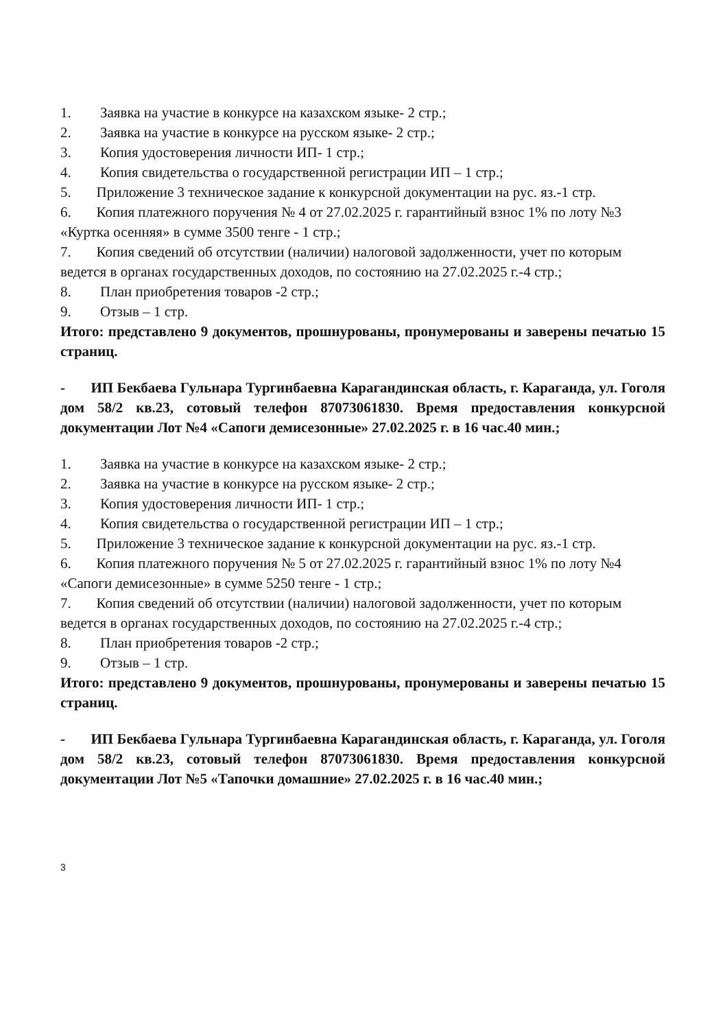1. Заявка на участие в конкурсе на казахском языке- 2 стр.;
2. Заявка на участие в конкурсе на русском языке- 2 стр.;
3. Копия удостоверения личности ИП- 1 стр.;
4. Копия свидетельства о государственной регистрации ИП – 1 стр.;
5. Приложение 3 техническое задание к конкурсной документации на рус. яз.-1 стр.
6. Копия платежного поручения № 4 от 27.02.2025 г. гарантийный взнос 1% по лоту №3 «Куртка осенняя» в сумме 3500 тенге - 1 стр.;
7. Копия сведений об отсутствии (наличии) налоговой задолженности, учет по которым ведется в органах государственных доходов, по состоянию на 27.02.2025 г.-4 стр.;
8. План приобретения товаров -2 стр.;
9. Отзыв – 1 стр.
Итого: представлено 9 документов, прошнурованы, пронумерованы и заверены печатью 15 страниц.
- ИП Бекбаева Гульнара Тургинбаевна Карагандинская область, г. Караганда, ул. Гоголя дом 58/2 кв.23, сотовый телефон 87073061830. Время предоставления конкурсной документации Лот №4 «Сапоги демисезонные» 27.02.2025 г. в 16 час.40 мин.;
1. Заявка на участие в конкурсе на казахском языке- 2 стр.;
2. Заявка на участие в конкурсе на русском языке- 2 стр.;
3. Копия удостоверения личности ИП- 1 стр.;
4. Копия свидетельства о государственной регистрации ИП – 1 стр.;
5. Приложение 3 техническое задание к конкурсной документации на рус. яз.-1 стр.
6. Копия платежного поручения № 5 от 27.02.2025 г. гарантийный взнос 1% по лоту №4 «Сапоги демисезонные» в сумме 5250 тенге - 1 стр.;
7. Копия сведений об отсутствии (наличии) налоговой задолженности, учет по которым ведется в органах государственных доходов, по состоянию на 27.02.2025 г.-4 стр.;
8. План приобретения товаров -2 стр.;
9. Отзыв – 1 стр.
Итого: представлено 9 документов, прошнурованы, пронумерованы и заверены печатью 15 страниц.
- ИП Бекбаева Гульнара Тургинбаевна Карагандинская область, г. Караганда, ул. Гоголя дом 58/2 кв.23, сотовый телефон 87073061830. Время предоставления конкурсной документации Лот №5 «Тапочки домашние» 27.02.2025 г. в 16 час.40 мин.;
3